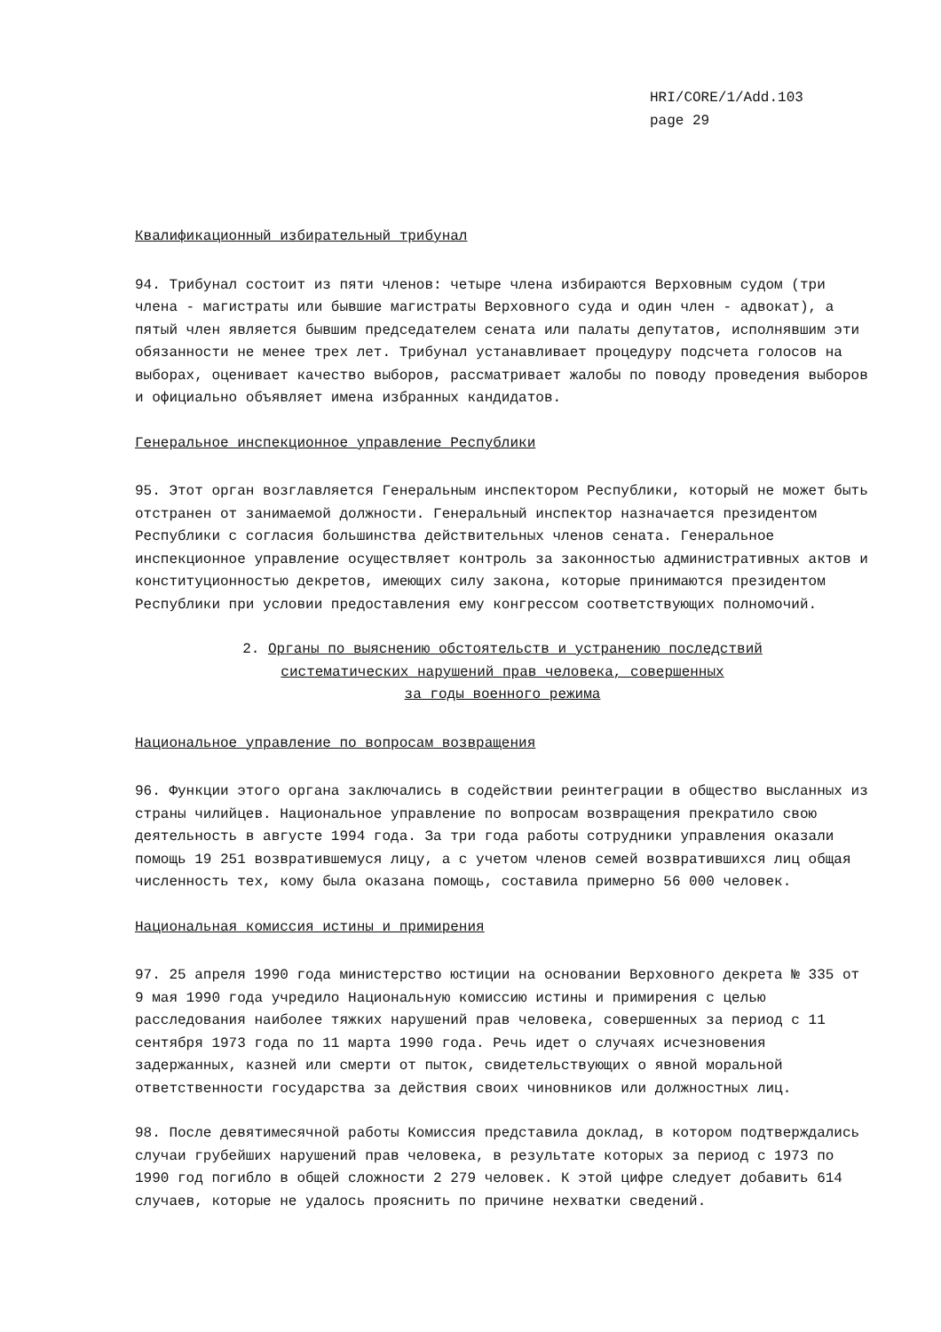HRI/CORE/1/Add.103
page 29
Квалификационный избирательный трибунал
94. Трибунал состоит из пяти членов: четыре члена избираются Верховным судом (три члена - магистраты или бывшие магистраты Верховного суда и один член - адвокат), а пятый член является бывшим председателем сената или палаты депутатов, исполнявшим эти обязанности не менее трех лет. Трибунал устанавливает процедуру подсчета голосов на выборах, оценивает качество выборов, рассматривает жалобы по поводу проведения выборов и официально объявляет имена избранных кандидатов.
Генеральное инспекционное управление Республики
95. Этот орган возглавляется Генеральным инспектором Республики, который не может быть отстранен от занимаемой должности. Генеральный инспектор назначается президентом Республики с согласия большинства действительных членов сената. Генеральное инспекционное управление осуществляет контроль за законностью административных актов и конституционностью декретов, имеющих силу закона, которые принимаются президентом Республики при условии предоставления ему конгрессом соответствующих полномочий.
2. Органы по выяснению обстоятельств и устранению последствий
систематических нарушений прав человека, совершенных
за годы военного режима
Национальное управление по вопросам возвращения
96. Функции этого органа заключались в содействии реинтеграции в общество высланных из страны чилийцев. Национальное управление по вопросам возвращения прекратило свою деятельность в августе 1994 года. За три года работы сотрудники управления оказали помощь 19 251 возвратившемуся лицу, а с учетом членов семей возвратившихся лиц общая численность тех, кому была оказана помощь, составила примерно 56 000 человек.
Национальная комиссия истины и примирения
97. 25 апреля 1990 года министерство юстиции на основании Верховного декрета № 335 от 9 мая 1990 года учредило Национальную комиссию истины и примирения с целью расследования наиболее тяжких нарушений прав человека, совершенных за период с 11 сентября 1973 года по 11 марта 1990 года. Речь идет о случаях исчезновения задержанных, казней или смерти от пыток, свидетельствующих о явной моральной ответственности государства за действия своих чиновников или должностных лиц.
98. После девятимесячной работы Комиссия представила доклад, в котором подтверждались случаи грубейших нарушений прав человека, в результате которых за период с 1973 по 1990 год погибло в общей сложности 2 279 человек. К этой цифре следует добавить 614 случаев, которые не удалось прояснить по причине нехватки сведений.